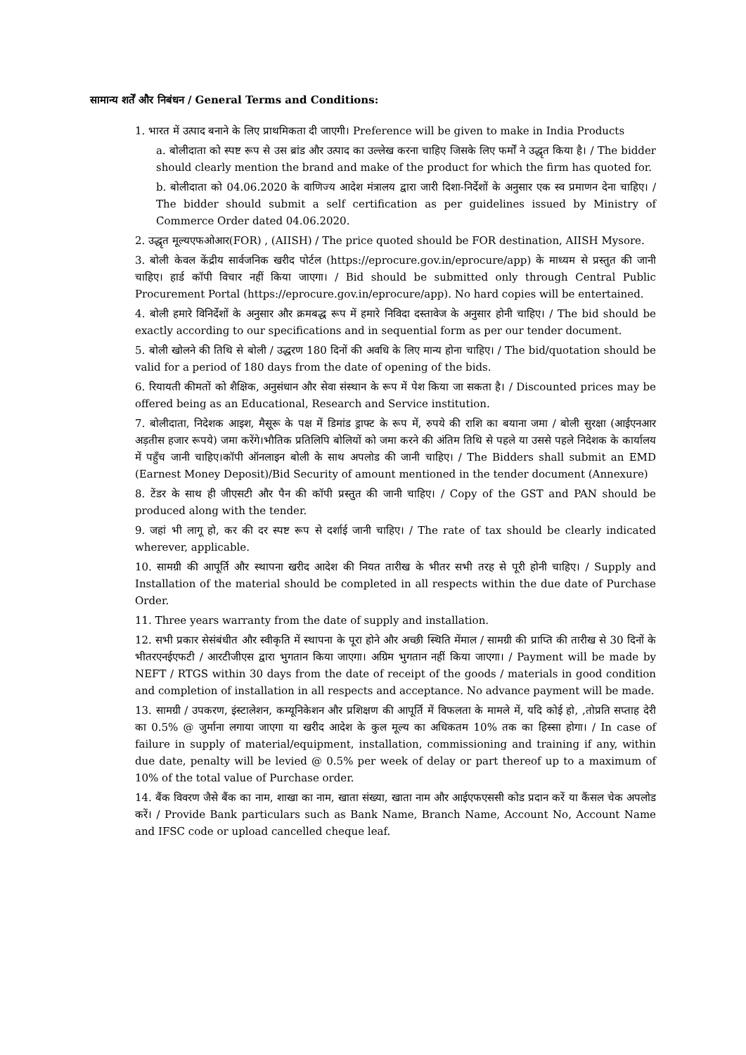सामान्य शर्तें और निबंधन / General Terms and Conditions:
1. भारत में उत्पाद बनाने के लिए प्राथमिकता दी जाएगी। Preference will be given to make in India Products
a. बोलीदाता को स्पष्ट रूप से उस ब्रांड और उत्पाद का उल्लेख करना चाहिए जिसके लिए फर्मों ने उद्धृत किया है। / The bidder should clearly mention the brand and make of the product for which the firm has quoted for.
b. बोलीदाता को 04.06.2020 के वाणिज्य आदेश मंत्रालय द्वारा जारी दिशा-निर्देशों के अनुसार एक स्व प्रमाणन देना चाहिए। / The bidder should submit a self certification as per guidelines issued by Ministry of Commerce Order dated 04.06.2020.
2. उद्धृत मूल्यएफओआर(FOR) , (AIISH) / The price quoted should be FOR destination, AIISH Mysore.
3. बोली केवल केंद्रीय सार्वजनिक खरीद पोर्टल (https://eprocure.gov.in/eprocure/app) के माध्यम से प्रस्तुत की जानी चाहिए। हार्ड कॉपी विचार नहीं किया जाएगा। / Bid should be submitted only through Central Public Procurement Portal (https://eprocure.gov.in/eprocure/app). No hard copies will be entertained.
4. बोली हमारे विनिर्देशों के अनुसार और क्रमबद्ध रूप में हमारे निविदा दस्तावेज के अनुसार होनी चाहिए। / The bid should be exactly according to our specifications and in sequential form as per our tender document.
5. बोली खोलने की तिथि से बोली / उद्धरण 180 दिनों की अवधि के लिए मान्य होना चाहिए। / The bid/quotation should be valid for a period of 180 days from the date of opening of the bids.
6. रियायती कीमतों को शैक्षिक, अनुसंधान और सेवा संस्थान के रूप में पेश किया जा सकता है। / Discounted prices may be offered being as an Educational, Research and Service institution.
7. बोलीदाता, निदेशक आइश, मैसूरू के पक्ष में डिमांड ड्राफ्ट के रूप में, रुपये की राशि का बयाना जमा / बोली सुरक्षा (आईएनआर अड़तीस हजार रूपये) जमा करेंगे।भौतिक प्रतिलिपि बोलियों को जमा करने की अंतिम तिथि से पहले या उससे पहले निदेशक के कार्यालय में पहुँच जानी चाहिए।कॉपी ऑनलाइन बोली के साथ अपलोड की जानी चाहिए। / The Bidders shall submit an EMD (Earnest Money Deposit)/Bid Security of amount mentioned in the tender document (Annexure)
8. टेंडर के साथ ही जीएसटी और पैन की कॉपी प्रस्तुत की जानी चाहिए। / Copy of the GST and PAN should be produced along with the tender.
9. जहां भी लागू हो, कर की दर स्पष्ट रूप से दर्शाई जानी चाहिए। / The rate of tax should be clearly indicated wherever, applicable.
10. सामग्री की आपूर्ति और स्थापना खरीद आदेश की नियत तारीख के भीतर सभी तरह से पूरी होनी चाहिए। / Supply and Installation of the material should be completed in all respects within the due date of Purchase Order.
11. Three years warranty from the date of supply and installation.
12. सभी प्रकार सेसंबंधीत और स्वीकृति में स्थापना के पूरा होने और अच्छी स्थिति मेंमाल / सामग्री की प्राप्ति की तारीख से 30 दिनों के भीतरएनईएफटी / आरटीजीएस द्वारा भुगतान किया जाएगा। अग्रिम भुगतान नहीं किया जाएगा। / Payment will be made by NEFT / RTGS within 30 days from the date of receipt of the goods / materials in good condition and completion of installation in all respects and acceptance. No advance payment will be made.
13. सामग्री / उपकरण, इंस्टालेशन, कम्यूनिकेशन और प्रशिक्षण की आपूर्ति में विफलता के मामले में, यदि कोई हो, ,तोप्रति सप्ताह देरी का 0.5% @ जुर्माना लगाया जाएगा या खरीद आदेश के कुल मूल्य का अधिकतम 10% तक का हिस्सा होगा। / In case of failure in supply of material/equipment, installation, commissioning and training if any, within due date, penalty will be levied @ 0.5% per week of delay or part thereof up to a maximum of 10% of the total value of Purchase order.
14. बैंक विवरण जैसे बैंक का नाम, शाखा का नाम, खाता संख्या, खाता नाम और आईएफएससी कोड प्रदान करें या कैंसल चेक अपलोड करें। / Provide Bank particulars such as Bank Name, Branch Name, Account No, Account Name and IFSC code or upload cancelled cheque leaf.